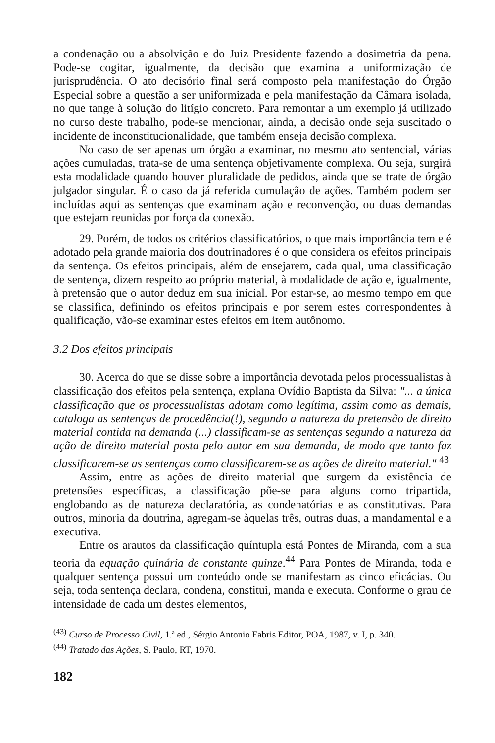a condenação ou a absolvição e do Juiz Presidente fazendo a dosimetria da pena. Pode-se cogitar, igualmente, da decisão que examina a uniformização de jurisprudência. O ato decisório final será composto pela manifestação do Órgão Especial sobre a questão a ser uniformizada e pela manifestação da Câmara isolada, no que tange à solução do litígio concreto. Para remontar a um exemplo já utilizado no curso deste trabalho, pode-se mencionar, ainda, a decisão onde seja suscitado o incidente de inconstitucionalidade, que também enseja decisão complexa.
No caso de ser apenas um órgão a examinar, no mesmo ato sentencial, várias ações cumuladas, trata-se de uma sentença objetivamente complexa. Ou seja, surgirá esta modalidade quando houver pluralidade de pedidos, ainda que se trate de órgão julgador singular. É o caso da já referida cumulação de ações. Também podem ser incluídas aqui as sentenças que examinam ação e reconvenção, ou duas demandas que estejam reunidas por força da conexão.
29. Porém, de todos os critérios classificatórios, o que mais importância tem e é adotado pela grande maioria dos doutrinadores é o que considera os efeitos principais da sentença. Os efeitos principais, além de ensejarem, cada qual, uma classificação de sentença, dizem respeito ao próprio material, à modalidade de ação e, igualmente, à pretensão que o autor deduz em sua inicial. Por estar-se, ao mesmo tempo em que se classifica, definindo os efeitos principais e por serem estes correspondentes à qualificação, vão-se examinar estes efeitos em item autônomo.
3.2 Dos efeitos principais
30. Acerca do que se disse sobre a importância devotada pelos processualistas à classificação dos efeitos pela sentença, explana Ovídio Baptista da Silva: "... a única classificação que os processualistas adotam como legítima, assim como as demais, cataloga as sentenças de procedência(!), segundo a natureza da pretensão de direito material contida na demanda (...) classificam-se as sentenças segundo a natureza da ação de direito material posta pelo autor em sua demanda, de modo que tanto faz classificarem-se as sentenças como classificarem-se as ações de direito material." <sup>43</sup>
Assim, entre as ações de direito material que surgem da existência de pretensões específicas, a classificação põe-se para alguns como tripartida, englobando as de natureza declaratória, as condenatórias e as constitutivas. Para outros, minoria da doutrina, agregam-se àquelas três, outras duas, a mandamental e a executiva.
Entre os arautos da classificação quíntupla está Pontes de Miranda, com a sua teoria da equação quinária de constante quinze.<sup>44</sup> Para Pontes de Miranda, toda e qualquer sentença possui um conteúdo onde se manifestam as cinco eficácias. Ou seja, toda sentença declara, condena, constitui, manda e executa. Conforme o grau de intensidade de cada um destes elementos,
<sup>(43)</sup> Curso de Processo Civil, 1.ª ed., Sérgio Antonio Fabris Editor, POA, 1987, v. I, p. 340.
<sup>(44)</sup> Tratado das Ações, S. Paulo, RT, 1970.
182